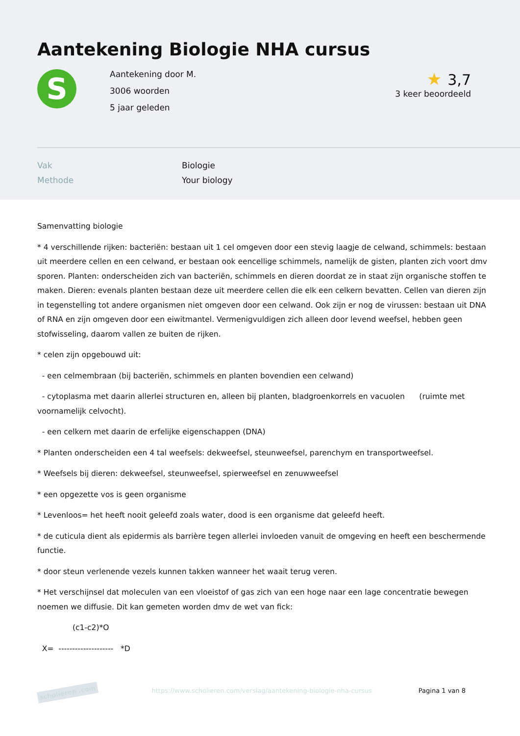Aantekening Biologie NHA cursus
S
Aantekening door M.
3006 woorden
5 jaar geleden
★ 3,7
3 keer beoordeeld
Vak Biologie
Methode Your biology
Samenvatting biologie
* 4 verschillende rijken: bacteriën: bestaan uit 1 cel omgeven door een stevig laagje de celwand, schimmels: bestaan uit meerdere cellen en een celwand, er bestaan ook eencellige schimmels, namelijk de gisten, planten zich voort dmv sporen. Planten: onderscheiden zich van bacteriën, schimmels en dieren doordat ze in staat zijn organische stoffen te maken. Dieren: evenals planten bestaan deze uit meerdere cellen die elk een celkern bevatten. Cellen van dieren zijn in tegenstelling tot andere organismen niet omgeven door een celwand. Ook zijn er nog de virussen: bestaan uit DNA of RNA en zijn omgeven door een eiwitmantel. Vermenigvuldigen zich alleen door levend weefsel, hebben geen stofwisseling, daarom vallen ze buiten de rijken.
* celen zijn opgebouwd uit:
- een celmembraan (bij bacteriën, schimmels en planten bovendien een celwand)
- cytoplasma met daarin allerlei structuren en, alleen bij planten, bladgroenkorrels en vacuolen (ruimte met voornamelijk celvocht).
- een celkern met daarin de erfelijke eigenschappen (DNA)
* Planten onderscheiden een 4 tal weefsels: dekweefsel, steunweefsel, parenchym en transportweefsel.
* Weefsels bij dieren: dekweefsel, steunweefsel, spierweefsel en zenuwweefsel
* een opgezette vos is geen organisme
* Levenloos= het heeft nooit geleefd zoals water, dood is een organisme dat geleefd heeft.
* de cuticula dient als epidermis als barrière tegen allerlei invloeden vanuit de omgeving en heeft een beschermende functie.
* door steun verlenende vezels kunnen takken wanneer het waait terug veren.
* Het verschijnsel dat moleculen van een vloeistof of gas zich van een hoge naar een lage concentratie bewegen noemen we diffusie. Dit kan gemeten worden dmv de wet van fick:
(c1-c2)*O
X= -------------------- *D
scholieren .com https://www.scholieren.com/verslag/aantekening-biologie-nha-cursus Pagina 1 van 8